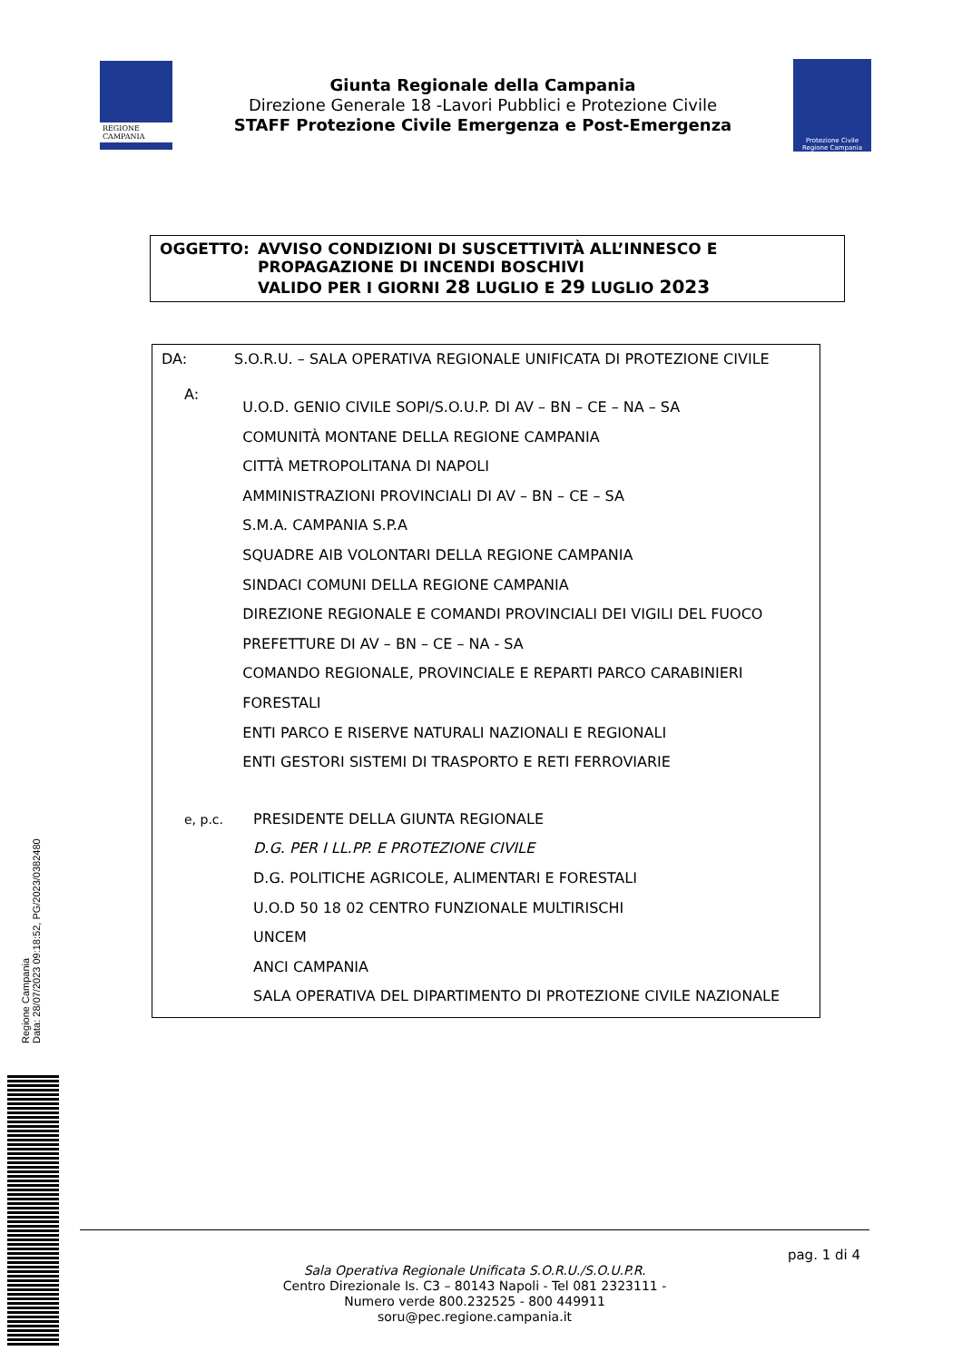REGIONE CAMPANIA
Giunta Regionale della Campania
Direzione Generale 18 -Lavori Pubblici e Protezione Civile
STAFF Protezione Civile Emergenza e Post-Emergenza
Protezione Civile
Regione Campania
OGGETTO: AVVISO CONDIZIONI DI SUSCETTIVITÀ ALL’INNESCO E PROPAGAZIONE DI INCENDI BOSCHIVI
VALIDO PER I GIORNI 28 LUGLIO E 29 LUGLIO 2023
DA: S.O.R.U. – SALA OPERATIVA REGIONALE UNIFICATA DI PROTEZIONE CIVILE
A:
U.O.D. GENIO CIVILE SOPI/S.O.U.P. DI AV – BN – CE – NA – SA
COMUNITÀ MONTANE DELLA REGIONE CAMPANIA
CITTÀ METROPOLITANA DI NAPOLI
AMMINISTRAZIONI PROVINCIALI DI AV – BN – CE – SA
S.M.A. CAMPANIA S.P.A
SQUADRE AIB VOLONTARI DELLA REGIONE CAMPANIA
SINDACI COMUNI DELLA REGIONE CAMPANIA
DIREZIONE REGIONALE E COMANDI PROVINCIALI DEI VIGILI DEL FUOCO
PREFETTURE DI AV – BN – CE – NA - SA
COMANDO REGIONALE, PROVINCIALE E REPARTI PARCO CARABINIERI FORESTALI
ENTI PARCO E RISERVE NATURALI NAZIONALI E REGIONALI
ENTI GESTORI SISTEMI DI TRASPORTO E RETI FERROVIARIE
e, p.c.
PRESIDENTE DELLA GIUNTA REGIONALE
D.G. PER I LL.PP. E PROTEZIONE CIVILE
D.G. POLITICHE AGRICOLE, ALIMENTARI E FORESTALI
U.O.D 50 18 02 CENTRO FUNZIONALE MULTIRISCHI
UNCEM
ANCI CAMPANIA
SALA OPERATIVA DEL DIPARTIMENTO DI PROTEZIONE CIVILE NAZIONALE
Regione Campania
Data: 28/07/2023 09:18:52, PG/2023/0382480
pag. 1 di 4
Sala Operativa Regionale Unificata S.O.R.U./S.O.U.P.R.
Centro Direzionale Is. C3 – 80143 Napoli - Tel 081 2323111 -
Numero verde 800.232525 - 800 449911
soru@pec.regione.campania.it